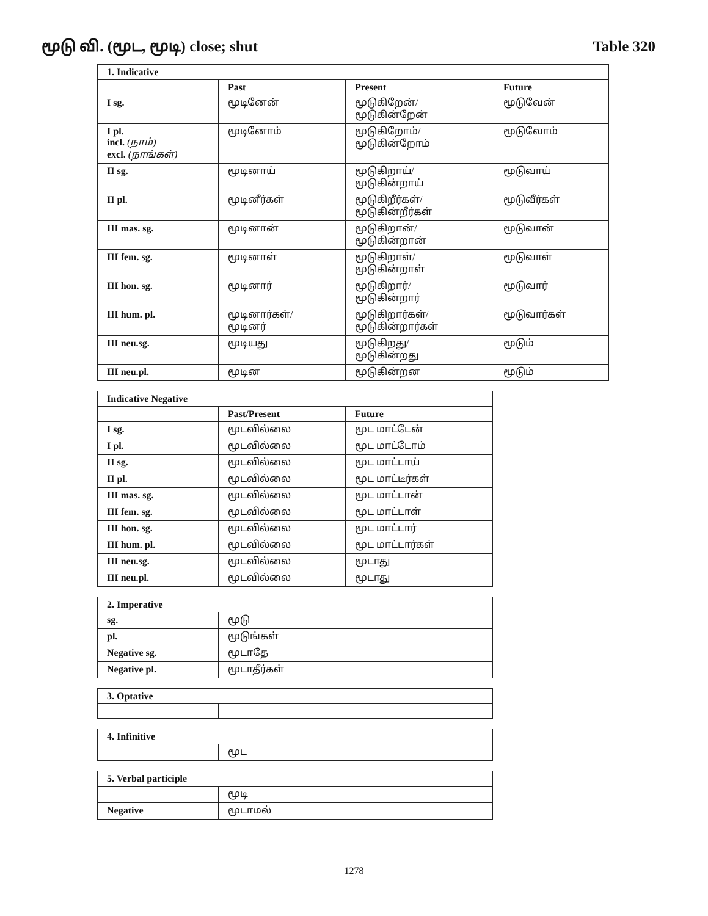மூடு வி. (மூட, மூடி) close; shut
Table 320
| 1. Indicative | | | |
| --- | --- | --- | --- |
| | Past | Present | Future |
| I sg. | மூடினேன் | மூடுகிறேன்/ மூடுகின்றேன் | மூடுவேன் |
| I pl. incl. (நாம்) excl. (நாங்கள்) | மூடினோம் | மூடுகிறோம்/ மூடுகின்றோம் | மூடுவோம் |
| II sg. | மூடினாய் | மூடுகிறாய்/ மூடுகின்றாய் | மூடுவாய் |
| II pl. | மூடினீர்கள் | மூடுகிறீர்கள்/ மூடுகின்றீர்கள் | மூடுவீர்கள் |
| III mas. sg. | மூடினான் | மூடுகிறான்/ மூடுகின்றான் | மூடுவான் |
| III fem. sg. | மூடினாள் | மூடுகிறாள்/ மூடுகின்றாள் | மூடுவாள் |
| III hon. sg. | மூடினார் | மூடுகிறார்/ மூடுகின்றார் | மூடுவார் |
| III hum. pl. | மூடினார்கள்/ மூடினர் | மூடுகிறார்கள்/ மூடுகின்றார்கள் | மூடுவார்கள் |
| III neu.sg. | மூடியது | மூடுகிறது/ மூடுகின்றது | மூடும் |
| III neu.pl. | மூடின | மூடுகின்றன | மூடும் |
| Indicative Negative | | |
| --- | --- | --- |
| | Past/Present | Future |
| I sg. | மூடவில்லை | மூட மாட்டேன் |
| I pl. | மூடவில்லை | மூட மாட்டோம் |
| II sg. | மூடவில்லை | மூட மாட்டாய் |
| II pl. | மூடவில்லை | மூட மாட்டீர்கள் |
| III mas. sg. | மூடவில்லை | மூட மாட்டான் |
| III fem. sg. | மூடவில்லை | மூட மாட்டாள் |
| III hon. sg. | மூடவில்லை | மூட மாட்டார் |
| III hum. pl. | மூடவில்லை | மூட மாட்டார்கள் |
| III neu.sg. | மூடவில்லை | மூடாது |
| III neu.pl. | மூடவில்லை | மூடாது |
| 2. Imperative | |
| --- | --- |
| sg. | மூடு |
| pl. | மூடுங்கள் |
| Negative sg. | மூடாதே |
| Negative pl. | மூடாதீர்கள் |
| 3. Optative | |
| --- | --- |
| 4. Infinitive | |
| --- | --- |
| | மூட |
| 5. Verbal participle | |
| --- | --- |
| | மூடி |
| Negative | மூடாமல் |
1278